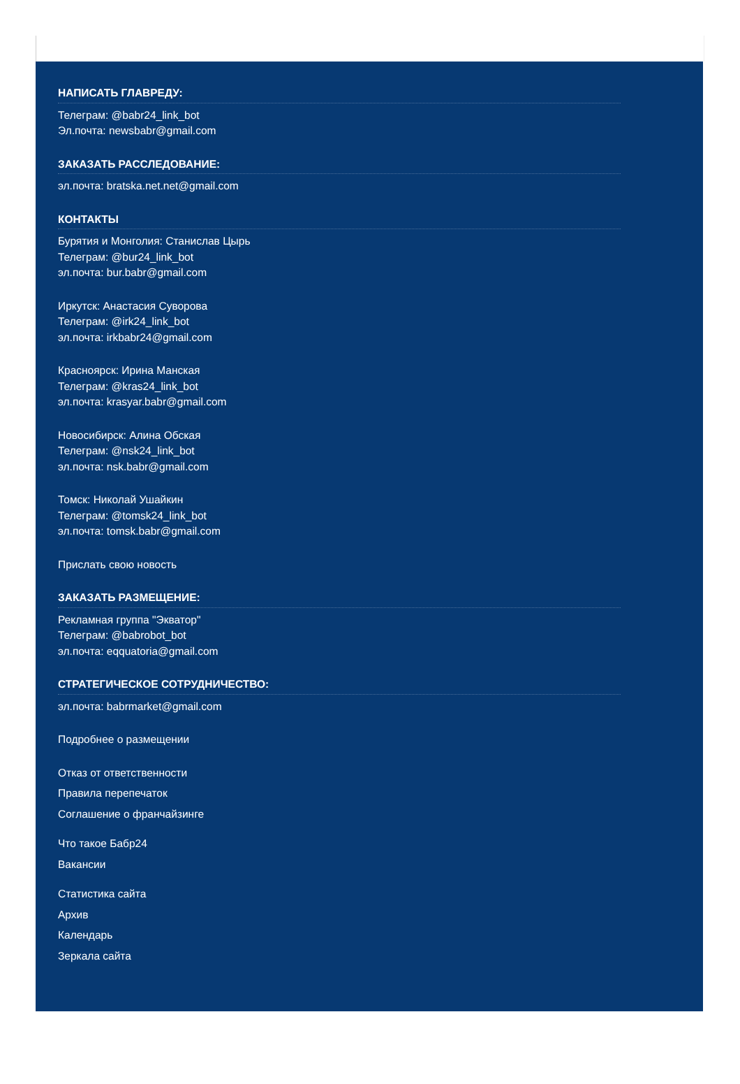НАПИСАТЬ ГЛАВРЕДУ:
Телеграм: @babr24_link_bot
Эл.почта: newsbabr@gmail.com
ЗАКАЗАТЬ РАССЛЕДОВАНИЕ:
эл.почта: bratska.net.net@gmail.com
КОНТАКТЫ
Бурятия и Монголия: Станислав Цырь
Телеграм: @bur24_link_bot
эл.почта: bur.babr@gmail.com
Иркутск: Анастасия Суворова
Телеграм: @irk24_link_bot
эл.почта: irkbabr24@gmail.com
Красноярск: Ирина Манская
Телеграм: @kras24_link_bot
эл.почта: krasyar.babr@gmail.com
Новосибирск: Алина Обская
Телеграм: @nsk24_link_bot
эл.почта: nsk.babr@gmail.com
Томск: Николай Ушайкин
Телеграм: @tomsk24_link_bot
эл.почта: tomsk.babr@gmail.com
Прислать свою новость
ЗАКАЗАТЬ РАЗМЕЩЕНИЕ:
Рекламная группа "Экватор"
Телеграм: @babrobot_bot
эл.почта: eqquatoria@gmail.com
СТРАТЕГИЧЕСКОЕ СОТРУДНИЧЕСТВО:
эл.почта: babrmarket@gmail.com
Подробнее о размещении
Отказ от ответственности
Правила перепечаток
Соглашение о франчайзинге
Что такое Бабр24
Вакансии
Статистика сайта
Архив
Календарь
Зеркала сайта